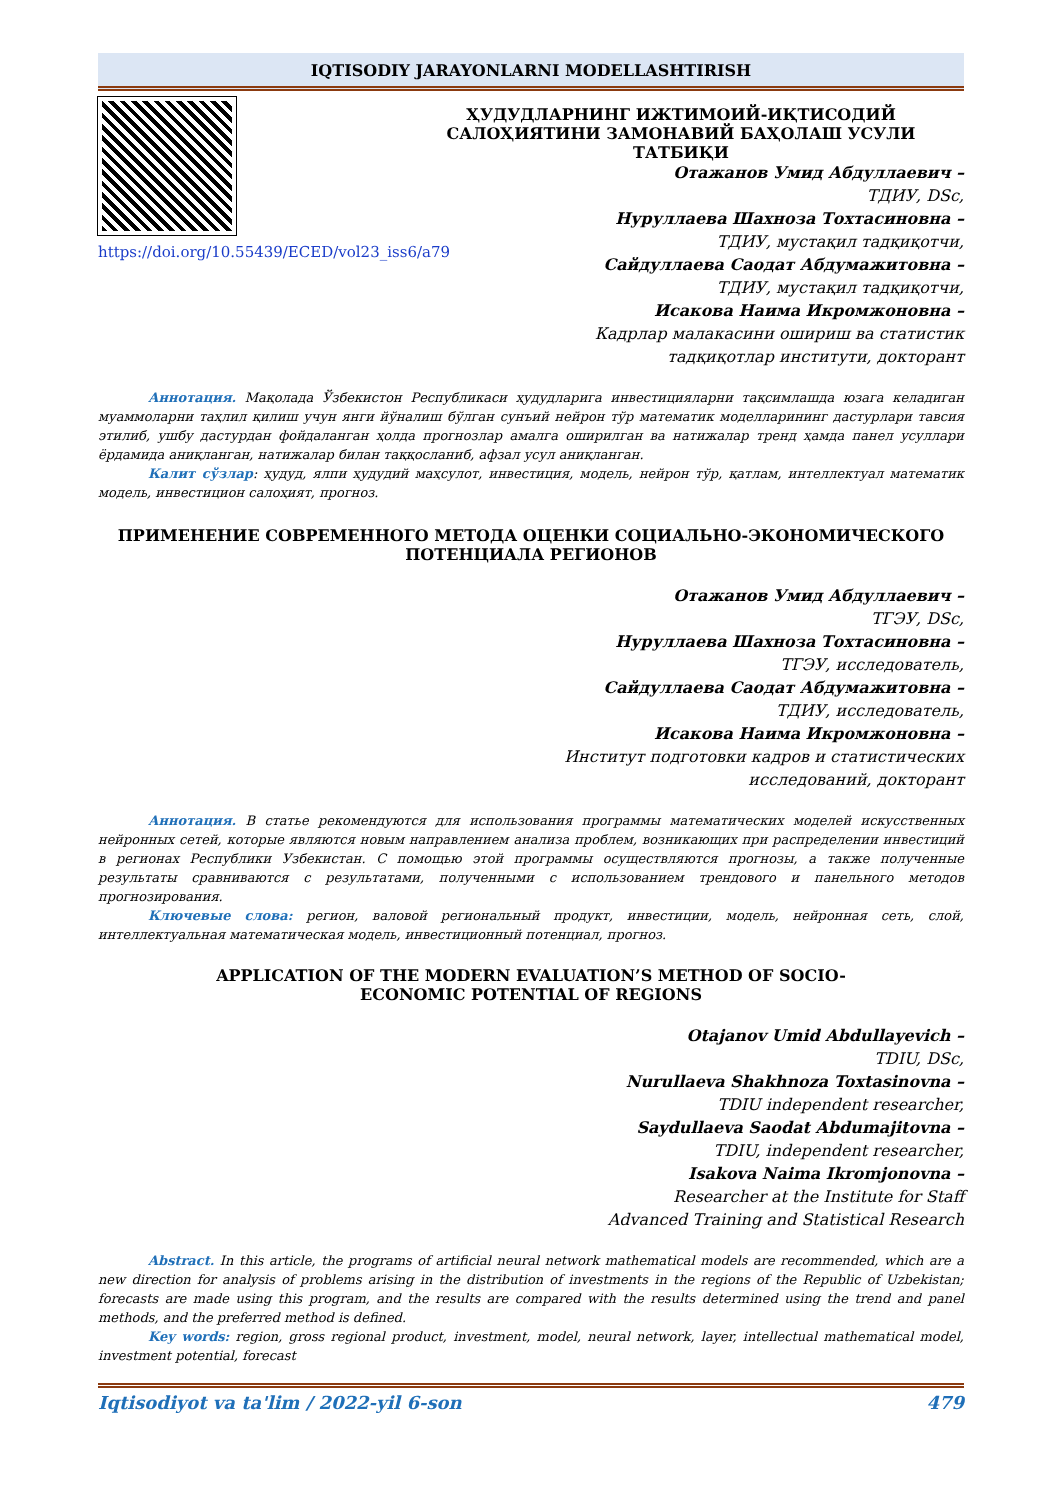IQTISODIY JARAYONLARNI MODELLASHTIRISH
https://doi.org/10.55439/ECED/vol23_iss6/a79
ҲУДУДЛАРНИНГ ИЖТИМОИЙ-ИҚТИСОДИЙ САЛОҲИЯТИНИ ЗАМОНАВИЙ БАҲОЛАШ УСУЛИ ТАТБИҚИ
Отажанов Умид Абдуллаевич –
ТДИУ, DSc,
Нуруллаева Шахноза Тохтасиновна –
ТДИУ, мустақил тадқиқотчи,
Сайдуллаева Саодат Абдумажитовна –
ТДИУ, мустақил тадқиқотчи,
Исакова Наима Икромжоновна –
Кадрлар малакасини ошириш ва статистик
тадқиқотлар институти, докторант
Аннотация. Мақолада Ўзбекистон Республикаси ҳудудларига инвестицияларни тақсимлашда юзага келадиган муаммоларни таҳлил қилиш учун янги йўналиш бўлган сунъий нейрон тўр математик моделларининг дастурлари тавсия этилиб, ушбу дастурдан фойдаланган ҳолда прогнозлар амалга оширилган ва натижалар тренд ҳамда панел усуллари ёрдамида аниқланган, натижалар билан таққосланиб, афзал усул аниқланган.
Калит сўзлар: ҳудуд, ялпи ҳудудий маҳсулот, инвестиция, модель, нейрон тўр, қатлам, интеллектуал математик модель, инвестицион салоҳият, прогноз.
ПРИМЕНЕНИЕ СОВРЕМЕННОГО МЕТОДА ОЦЕНКИ СОЦИАЛЬНО-ЭКОНОМИЧЕСКОГО ПОТЕНЦИАЛА РЕГИОНОВ
Отажанов Умид Абдуллаевич –
ТГЭУ, DSc,
Нуруллаева Шахноза Тохтасиновна –
ТГЭУ, исследователь,
Сайдуллаева Саодат Абдумажитовна –
ТДИУ, исследователь,
Исакова Наима Икромжоновна –
Институт подготовки кадров и статистических
исследований, докторант
Аннотация. В статье рекомендуются для использования программы математических моделей искусственных нейронных сетей, которые являются новым направлением анализа проблем, возникающих при распределении инвестиций в регионах Республики Узбекистан. С помощью этой программы осуществляются прогнозы, а также полученные результаты сравниваются с результатами, полученными с использованием трендового и панельного методов прогнозирования.
Ключевые слова: регион, валовой региональный продукт, инвестиции, модель, нейронная сеть, слой, интеллектуальная математическая модель, инвестиционный потенциал, прогноз.
APPLICATION OF THE MODERN EVALUATION’S METHOD OF SOCIO-
ECONOMIC POTENTIAL OF REGIONS
Otajanov Umid Abdullayevich –
TDIU, DSc,
Nurullaeva Shakhnoza Toxtasinovna –
TDIU independent researcher,
Saydullaeva Saodat Abdumajitovna –
TDIU, independent researcher,
Isakova Naima Ikromjonovna –
Researcher at the Institute for Staff
Advanced Training and Statistical Research
Abstract. In this article, the programs of artificial neural network mathematical models are recommended, which are a new direction for analysis of problems arising in the distribution of investments in the regions of the Republic of Uzbekistan; forecasts are made using this program, and the results are compared with the results determined using the trend and panel methods, and the preferred method is defined.
Key words: region, gross regional product, investment, model, neural network, layer, intellectual mathematical model, investment potential, forecast
Iqtisodiyot va ta'lim / 2022-yil 6-son 479